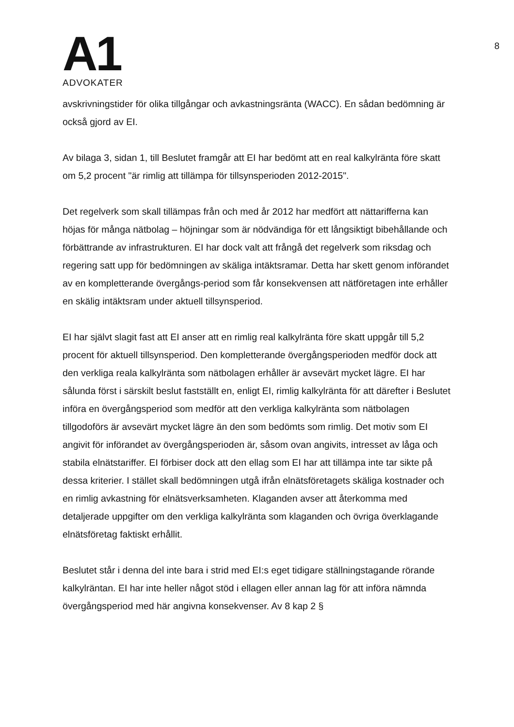A1
ADVOKATER
8
avskrivningstider för olika tillgångar och avkastningsränta (WACC). En sådan bedömning är också gjord av EI.
Av bilaga 3, sidan 1, till Beslutet framgår att EI har bedömt att en real kalkylränta före skatt om 5,2 procent "är rimlig att tillämpa för tillsynsperioden 2012-2015".
Det regelverk som skall tillämpas från och med år 2012 har medfört att nättarifferna kan höjas för många nätbolag – höjningar som är nödvändiga för ett långsiktigt bibehållande och förbättrande av infrastrukturen. EI har dock valt att frångå det regelverk som riksdag och regering satt upp för bedömningen av skäliga intäktsramar. Detta har skett genom införandet av en kompletterande övergångs-period som får konsekvensen att nätföretagen inte erhåller en skälig intäktsram under aktuell tillsynsperiod.
EI har självt slagit fast att EI anser att en rimlig real kalkylränta före skatt uppgår till 5,2 procent för aktuell tillsynsperiod. Den kompletterande övergångsperioden medför dock att den verkliga reala kalkylränta som nätbolagen erhåller är avsevärt mycket lägre. EI har sålunda först i särskilt beslut fastställt en, enligt EI, rimlig kalkylränta för att därefter i Beslutet införa en övergångsperiod som medför att den verkliga kalkylränta som nätbolagen tillgodoförs är avsevärt mycket lägre än den som bedömts som rimlig. Det motiv som EI angivit för införandet av övergångsperioden är, såsom ovan angivits, intresset av låga och stabila elnätstariffer. EI förbiser dock att den ellag som EI har att tillämpa inte tar sikte på dessa kriterier. I stället skall bedömningen utgå ifrån elnätsföretagets skäliga kostnader och en rimlig avkastning för elnätsverksamheten. Klaganden avser att återkomma med detaljerade uppgifter om den verkliga kalkylränta som klaganden och övriga överklagande elnätsföretag faktiskt erhållit.
Beslutet står i denna del inte bara i strid med EI:s eget tidigare ställningstagande rörande kalkylräntan. EI har inte heller något stöd i ellagen eller annan lag för att införa nämnda övergångsperiod med här angivna konsekvenser. Av 8 kap 2 §